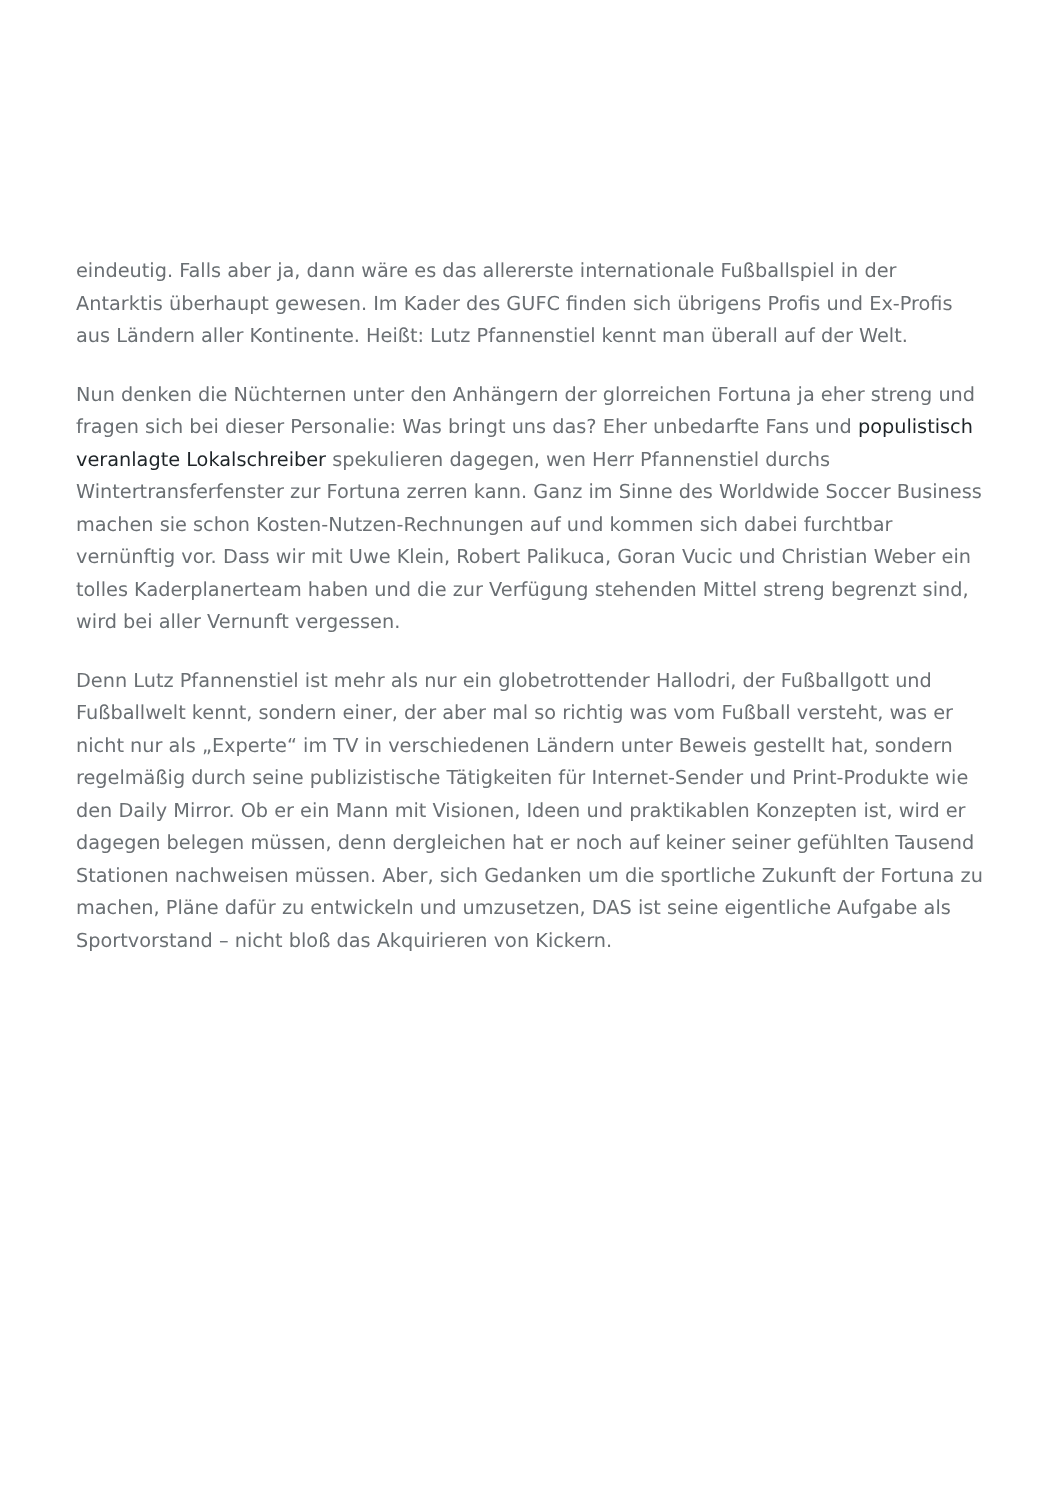eindeutig. Falls aber ja, dann wäre es das allererste internationale Fußballspiel in der Antarktis überhaupt gewesen. Im Kader des GUFC finden sich übrigens Profis und Ex-Profis aus Ländern aller Kontinente. Heißt: Lutz Pfannenstiel kennt man überall auf der Welt.
Nun denken die Nüchternen unter den Anhängern der glorreichen Fortuna ja eher streng und fragen sich bei dieser Personalie: Was bringt uns das? Eher unbedarfte Fans und populistisch veranlagte Lokalschreiber spekulieren dagegen, wen Herr Pfannenstiel durchs Wintertransferfenster zur Fortuna zerren kann. Ganz im Sinne des Worldwide Soccer Business machen sie schon Kosten-Nutzen-Rechnungen auf und kommen sich dabei furchtbar vernünftig vor. Dass wir mit Uwe Klein, Robert Palikuca, Goran Vucic und Christian Weber ein tolles Kaderplanerteam haben und die zur Verfügung stehenden Mittel streng begrenzt sind, wird bei aller Vernunft vergessen.
Denn Lutz Pfannenstiel ist mehr als nur ein globetrottender Hallodri, der Fußballgott und Fußballwelt kennt, sondern einer, der aber mal so richtig was vom Fußball versteht, was er nicht nur als „Experte“ im TV in verschiedenen Ländern unter Beweis gestellt hat, sondern regelmäßig durch seine publizistische Tätigkeiten für Internet-Sender und Print-Produkte wie den Daily Mirror. Ob er ein Mann mit Visionen, Ideen und praktikablen Konzepten ist, wird er dagegen belegen müssen, denn dergleichen hat er noch auf keiner seiner gefühlten Tausend Stationen nachweisen müssen. Aber, sich Gedanken um die sportliche Zukunft der Fortuna zu machen, Pläne dafür zu entwickeln und umzusetzen, DAS ist seine eigentliche Aufgabe als Sportvorstand – nicht bloß das Akquirieren von Kickern.